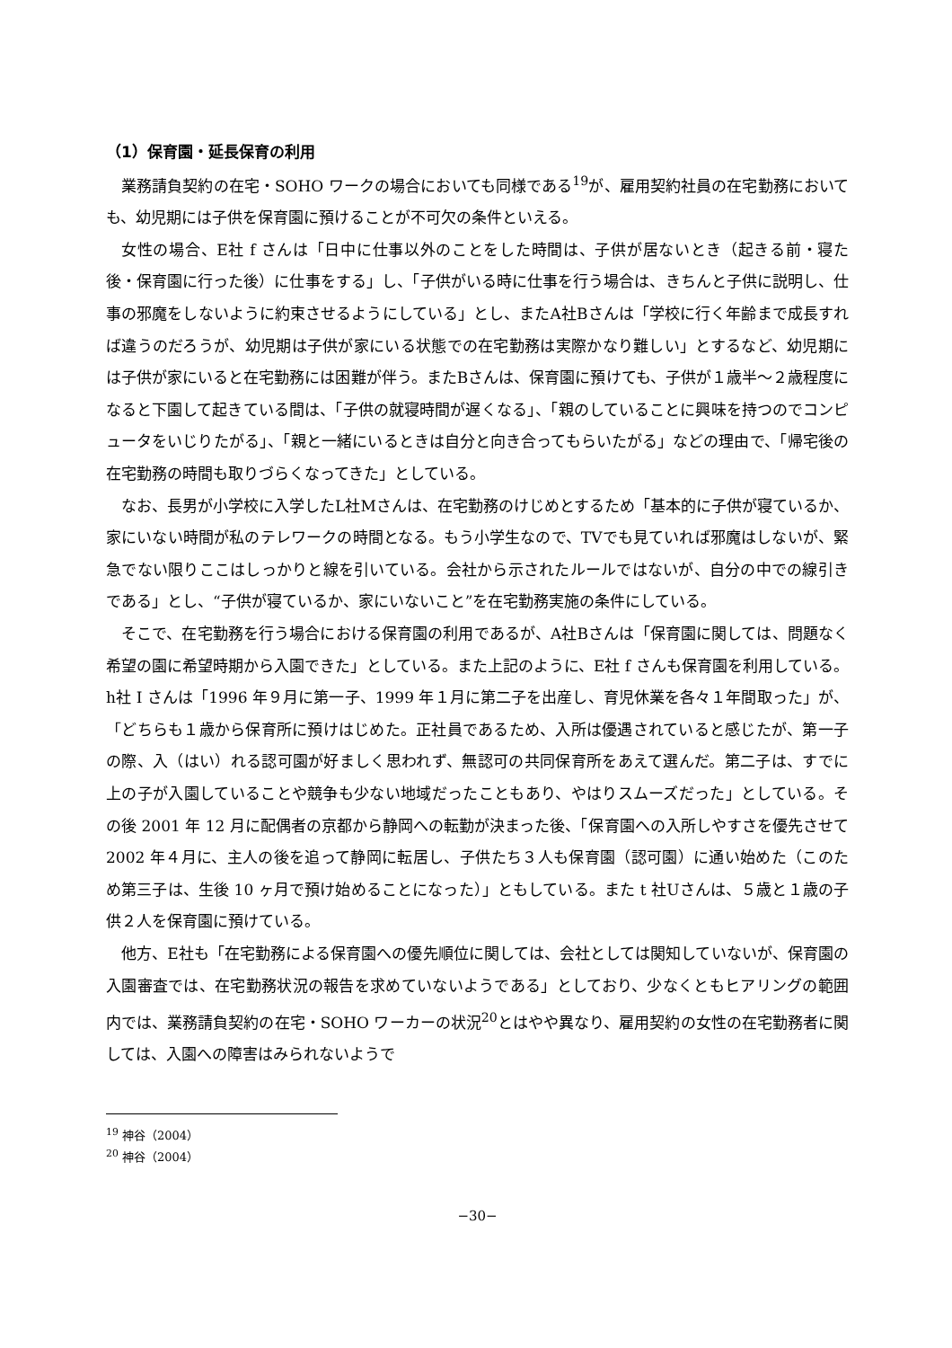（1）保育園・延長保育の利用
業務請負契約の在宅・SOHO ワークの場合においても同様である<sup>19</sup>が、雇用契約社員の在宅勤務においても、幼児期には子供を保育園に預けることが不可欠の条件といえる。
女性の場合、E社 f さんは「日中に仕事以外のことをした時間は、子供が居ないとき（起きる前・寝た後・保育園に行った後）に仕事をする」し、「子供がいる時に仕事を行う場合は、きちんと子供に説明し、仕事の邪魔をしないように約束させるようにしている」とし、またA社Bさんは「学校に行く年齢まで成長すれば違うのだろうが、幼児期は子供が家にいる状態での在宅勤務は実際かなり難しい」とするなど、幼児期には子供が家にいると在宅勤務には困難が伴う。またBさんは、保育園に預けても、子供が１歳半〜２歳程度になると下園して起きている間は、「子供の就寝時間が遅くなる」、「親のしていることに興味を持つのでコンピュータをいじりたがる」、「親と一緒にいるときは自分と向き合ってもらいたがる」などの理由で、「帰宅後の在宅勤務の時間も取りづらくなってきた」としている。
なお、長男が小学校に入学したL社Mさんは、在宅勤務のけじめとするため「基本的に子供が寝ているか、家にいない時間が私のテレワークの時間となる。もう小学生なので、TVでも見ていれば邪魔はしないが、緊急でない限りここはしっかりと線を引いている。会社から示されたルールではないが、自分の中での線引きである」とし、“子供が寝ているか、家にいないこと”を在宅勤務実施の条件にしている。
そこで、在宅勤務を行う場合における保育園の利用であるが、A社Bさんは「保育園に関しては、問題なく希望の園に希望時期から入園できた」としている。また上記のように、E社 f さんも保育園を利用している。h社 I さんは「1996 年９月に第一子、1999 年１月に第二子を出産し、育児休業を各々１年間取った」が、「どちらも１歳から保育所に預けはじめた。正社員であるため、入所は優遇されていると感じたが、第一子の際、入（はい）れる認可園が好ましく思われず、無認可の共同保育所をあえて選んだ。第二子は、すでに上の子が入園していることや競争も少ない地域だったこともあり、やはりスムーズだった」としている。その後 2001 年 12 月に配偶者の京都から静岡への転勤が決まった後、「保育園への入所しやすさを優先させて 2002 年４月に、主人の後を追って静岡に転居し、子供たち３人も保育園（認可園）に通い始めた（このため第三子は、生後 10 ヶ月で預け始めることになった）」ともしている。また t 社Uさんは、５歳と１歳の子供２人を保育園に預けている。
他方、E社も「在宅勤務による保育園への優先順位に関しては、会社としては関知していないが、保育園の入園審査では、在宅勤務状況の報告を求めていないようである」としており、少なくともヒアリングの範囲内では、業務請負契約の在宅・SOHO ワーカーの状況<sup>20</sup>とはやや異なり、雇用契約の女性の在宅勤務者に関しては、入園への障害はみられないようで
<sup>19</sup> 神谷（2004）
<sup>20</sup> 神谷（2004）
−30−